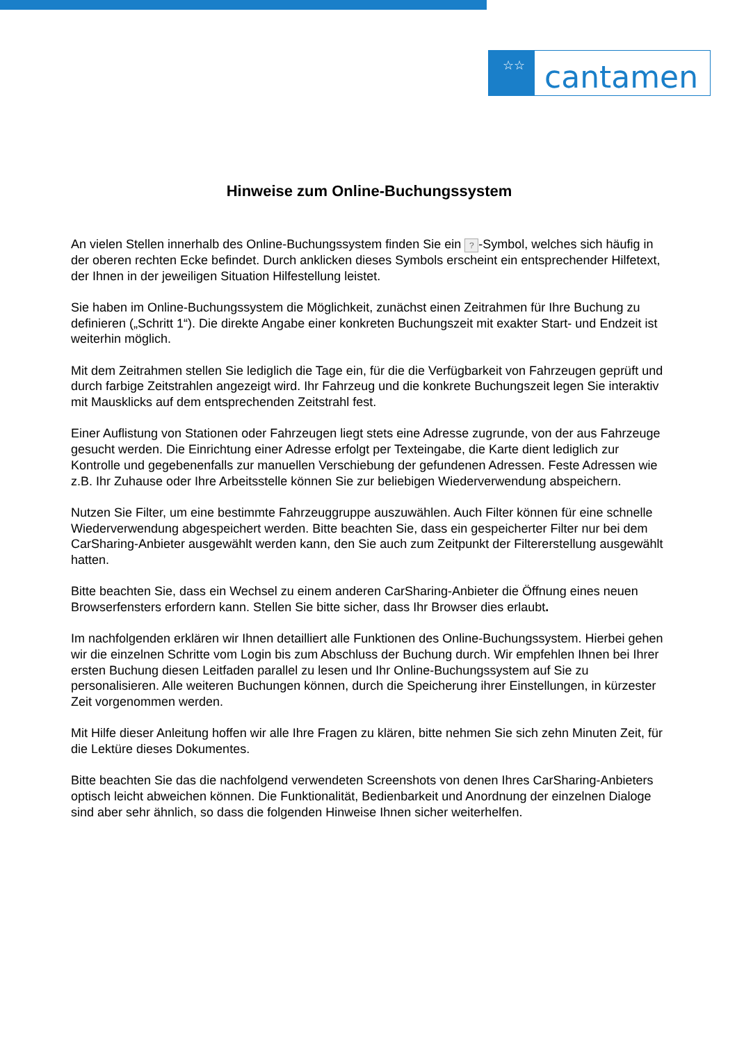☆☆
cantamen
Hinweise zum Online-Buchungssystem
An vielen Stellen innerhalb des Online-Buchungssystem finden Sie ein ? -Symbol, welches sich häufig in der oberen rechten Ecke befindet. Durch anklicken dieses Symbols erscheint ein entsprechender Hilfetext, der Ihnen in der jeweiligen Situation Hilfestellung leistet.
Sie haben im Online-Buchungssystem die Möglichkeit, zunächst einen Zeitrahmen für Ihre Buchung zu definieren („Schritt 1“). Die direkte Angabe einer konkreten Buchungszeit mit exakter Start- und Endzeit ist weiterhin möglich.
Mit dem Zeitrahmen stellen Sie lediglich die Tage ein, für die die Verfügbarkeit von Fahrzeugen geprüft und durch farbige Zeitstrahlen angezeigt wird. Ihr Fahrzeug und die konkrete Buchungszeit legen Sie interaktiv mit Mausklicks auf dem entsprechenden Zeitstrahl fest.
Einer Auflistung von Stationen oder Fahrzeugen liegt stets eine Adresse zugrunde, von der aus Fahrzeuge gesucht werden. Die Einrichtung einer Adresse erfolgt per Texteingabe, die Karte dient lediglich zur Kontrolle und gegebenenfalls zur manuellen Verschiebung der gefundenen Adressen. Feste Adressen wie z.B. Ihr Zuhause oder Ihre Arbeitsstelle können Sie zur beliebigen Wiederverwendung abspeichern.
Nutzen Sie Filter, um eine bestimmte Fahrzeuggruppe auszuwählen. Auch Filter können für eine schnelle Wiederverwendung abgespeichert werden. Bitte beachten Sie, dass ein gespeicherter Filter nur bei dem CarSharing-Anbieter ausgewählt werden kann, den Sie auch zum Zeitpunkt der Filtererstellung ausgewählt hatten.
Bitte beachten Sie, dass ein Wechsel zu einem anderen CarSharing-Anbieter die Öffnung eines neuen Browserfensters erfordern kann. Stellen Sie bitte sicher, dass Ihr Browser dies erlaubt.
Im nachfolgenden erklären wir Ihnen detailliert alle Funktionen des Online-Buchungssystem. Hierbei gehen wir die einzelnen Schritte vom Login bis zum Abschluss der Buchung durch. Wir empfehlen Ihnen bei Ihrer ersten Buchung diesen Leitfaden parallel zu lesen und Ihr Online-Buchungssystem auf Sie zu personalisieren. Alle weiteren Buchungen können, durch die Speicherung ihrer Einstellungen, in kürzester Zeit vorgenommen werden.
Mit Hilfe dieser Anleitung hoffen wir alle Ihre Fragen zu klären, bitte nehmen Sie sich zehn Minuten Zeit, für die Lektüre dieses Dokumentes.
Bitte beachten Sie das die nachfolgend verwendeten Screenshots von denen Ihres CarSharing-Anbieters optisch leicht abweichen können. Die Funktionalität, Bedienbarkeit und Anordnung der einzelnen Dialoge sind aber sehr ähnlich, so dass die folgenden Hinweise Ihnen sicher weiterhelfen.